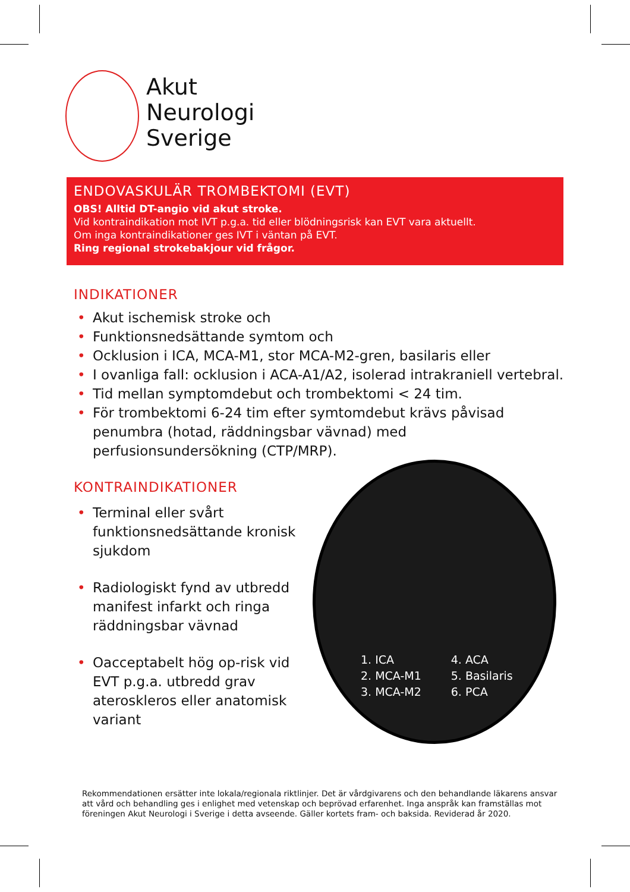Akut
Neurologi
Sverige
ENDOVASKULÄR TROMBEKTOMI (EVT)
OBS! Alltid DT-angio vid akut stroke.
Vid kontraindikation mot IVT p.g.a. tid eller blödningsrisk kan EVT vara aktuellt.
Om inga kontraindikationer ges IVT i väntan på EVT.
Ring regional strokebakjour vid frågor.
INDIKATIONER
• Akut ischemisk stroke och
• Funktionsnedsättande symtom och
• Ocklusion i ICA, MCA-M1, stor MCA-M2-gren, basilaris eller
• I ovanliga fall: ocklusion i ACA-A1/A2, isolerad intrakraniell vertebral.
• Tid mellan symptomdebut och trombektomi < 24 tim.
• För trombektomi 6-24 tim efter symtomdebut krävs påvisad penumbra (hotad, räddningsbar vävnad) med perfusionsundersökning (CTP/MRP).
KONTRAINDIKATIONER
• Terminal eller svårt funktionsnedsättande kronisk sjukdom
• Radiologiskt fynd av utbredd manifest infarkt och ringa räddningsbar vävnad
• Oacceptabelt hög op-risk vid EVT p.g.a. utbredd grav ateroskleros eller anatomisk variant
1. ICA
2. MCA-M1
3. MCA-M2
4. ACA
5. Basilaris
6. PCA
Rekommendationen ersätter inte lokala/regionala riktlinjer. Det är vårdgivarens och den behandlande läkarens ansvar att vård och behandling ges i enlighet med vetenskap och beprövad erfarenhet. Inga anspråk kan framställas mot föreningen Akut Neurologi i Sverige i detta avseende. Gäller kortets fram- och baksida. Reviderad år 2020.